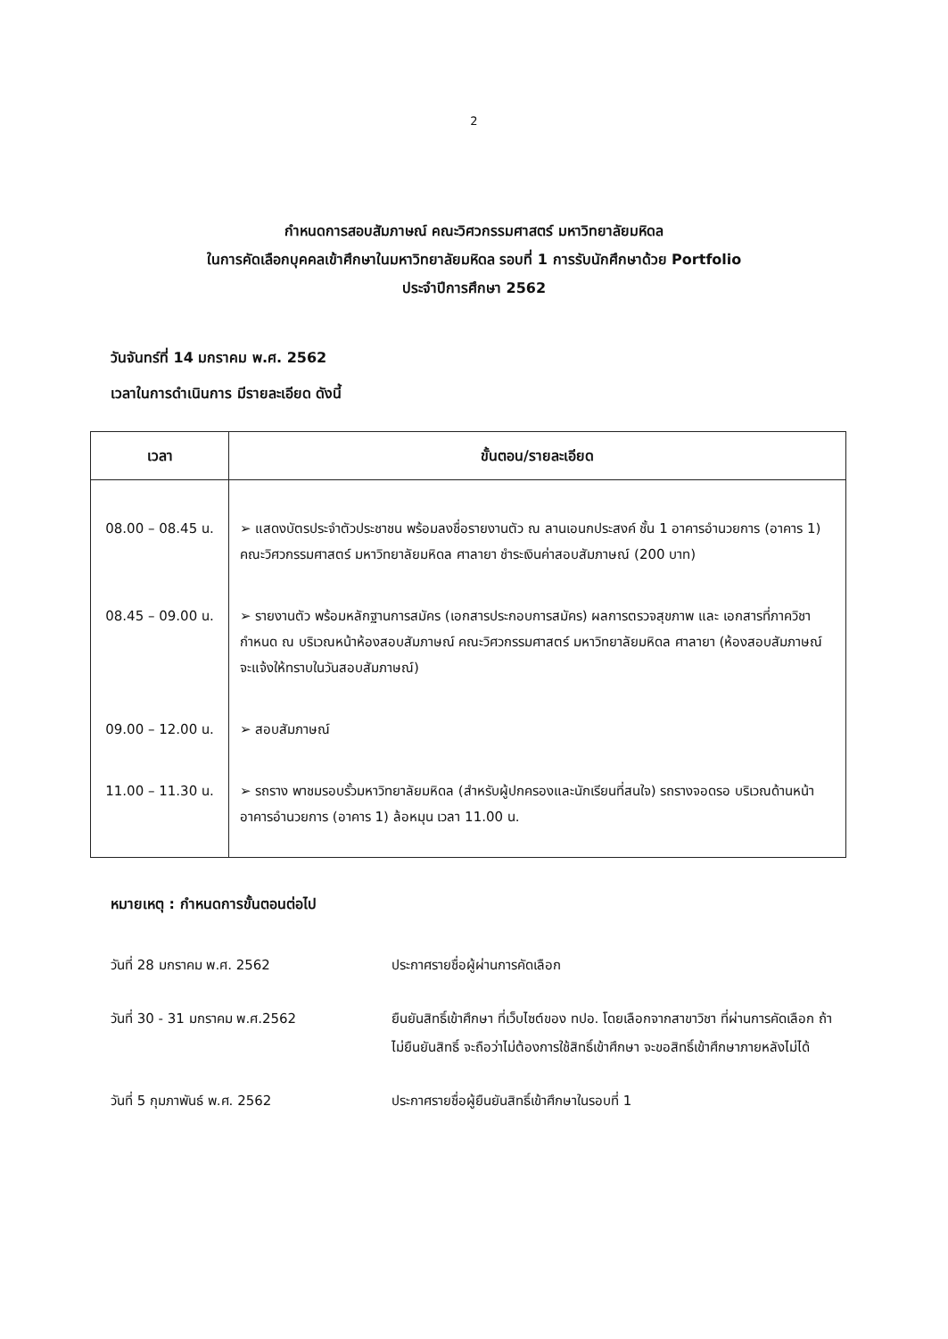2
กำหนดการสอบสัมภาษณ์ คณะวิศวกรรมศาสตร์ มหาวิทยาลัยมหิดล
ในการคัดเลือกบุคคลเข้าศึกษาในมหาวิทยาลัยมหิดล รอบที่ 1 การรับนักศึกษาด้วย Portfolio
ประจำปีการศึกษา 2562
วันจันทร์ที่ 14 มกราคม พ.ศ. 2562
เวลาในการดำเนินการ มีรายละเอียด ดังนี้
| เวลา | ขั้นตอน/รายละเอียด |
| --- | --- |
| 08.00 – 08.45 น. | ➢ แสดงบัตรประจำตัวประชาชน พร้อมลงชื่อรายงานตัว ณ ลานเอนกประสงค์ ชั้น 1 อาคารอำนวยการ (อาคาร 1) คณะวิศวกรรมศาสตร์ มหาวิทยาลัยมหิดล ศาลายา ชำระเงินค่าสอบสัมภาษณ์ (200 บาท) |
| 08.45 – 09.00 น. | ➢ รายงานตัว พร้อมหลักฐานการสมัคร (เอกสารประกอบการสมัคร) ผลการตรวจสุขภาพ และ เอกสารที่ภาควิชากำหนด ณ บริเวณหน้าห้องสอบสัมภาษณ์ คณะวิศวกรรมศาสตร์ มหาวิทยาลัยมหิดล ศาลายา (ห้องสอบสัมภาษณ์จะแจ้งให้ทราบในวันสอบสัมภาษณ์) |
| 09.00 – 12.00 น. | ➢ สอบสัมภาษณ์ |
| 11.00 – 11.30 น. | ➢ รถราง พาชมรอบรั้วมหาวิทยาลัยมหิดล (สำหรับผู้ปกครองและนักเรียนที่สนใจ) รถรางจอดรอ บริเวณด้านหน้าอาคารอำนวยการ (อาคาร 1) ล้อหมุน เวลา 11.00 น. |
หมายเหตุ : กำหนดการขั้นตอนต่อไป
วันที่ 28 มกราคม พ.ศ. 2562 ประกาศรายชื่อผู้ผ่านการคัดเลือก
วันที่ 30 - 31 มกราคม พ.ศ.2562 ยืนยันสิทธิ์เข้าศึกษา ที่เว็บไซต์ของ ทปอ. โดยเลือกจากสาขาวิชา ที่ผ่านการคัดเลือก ถ้าไม่ยืนยันสิทธิ์ จะถือว่าไม่ต้องการใช้สิทธิ์เข้าศึกษา จะขอสิทธิ์เข้าศึกษาภายหลังไม่ได้
วันที่ 5 กุมภาพันธ์ พ.ศ. 2562 ประกาศรายชื่อผู้ยืนยันสิทธิ์เข้าศึกษาในรอบที่ 1